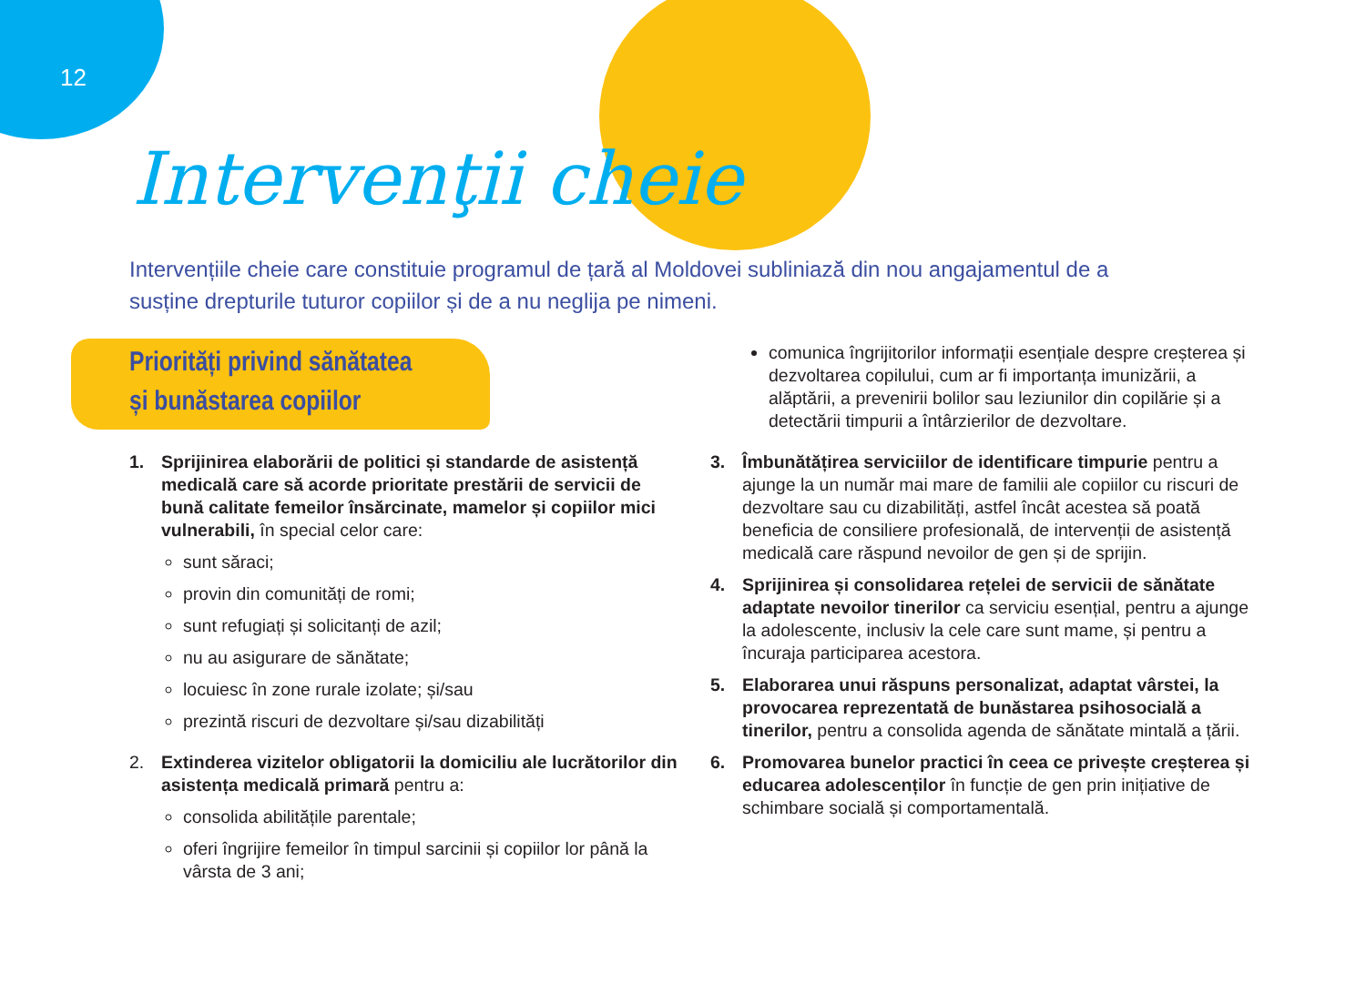12
Intervenţii cheie
Intervențiile cheie care constituie programul de țară al Moldovei subliniază din nou angajamentul de a susține drepturile tuturor copiilor și de a nu neglija pe nimeni.
Priorități privind sănătatea
și bunăstarea copiilor
1. Sprijinirea elaborării de politici și standarde de asistență medicală care să acorde prioritate prestării de servicii de bună calitate femeilor însărcinate, mamelor și copiilor mici vulnerabili, în special celor care:
sunt săraci;
provin din comunități de romi;
sunt refugiați și solicitanți de azil;
nu au asigurare de sănătate;
locuiesc în zone rurale izolate; și/sau
prezintă riscuri de dezvoltare și/sau dizabilități
2. Extinderea vizitelor obligatorii la domiciliu ale lucrătorilor din asistența medicală primară pentru a:
consolida abilitățile parentale;
oferi îngrijire femeilor în timpul sarcinii și copiilor lor până la vârsta de 3 ani;
comunica îngrijitorilor informații esențiale despre creșterea și dezvoltarea copilului, cum ar fi importanța imunizării, a alăptării, a prevenirii bolilor sau leziunilor din copilărie și a detectării timpurii a întârzierilor de dezvoltare.
3. Îmbunătățirea serviciilor de identificare timpurie pentru a ajunge la un număr mai mare de familii ale copiilor cu riscuri de dezvoltare sau cu dizabilități, astfel încât acestea să poată beneficia de consiliere profesională, de intervenții de asistență medicală care răspund nevoilor de gen și de sprijin.
4. Sprijinirea și consolidarea rețelei de servicii de sănătate adaptate nevoilor tinerilor ca serviciu esențial, pentru a ajunge la adolescente, inclusiv la cele care sunt mame, și pentru a încuraja participarea acestora.
5. Elaborarea unui răspuns personalizat, adaptat vârstei, la provocarea reprezentată de bunăstarea psihosocială a tinerilor, pentru a consolida agenda de sănătate mintală a țării.
6. Promovarea bunelor practici în ceea ce privește creșterea și educarea adolescenților în funcție de gen prin inițiative de schimbare socială și comportamentală.